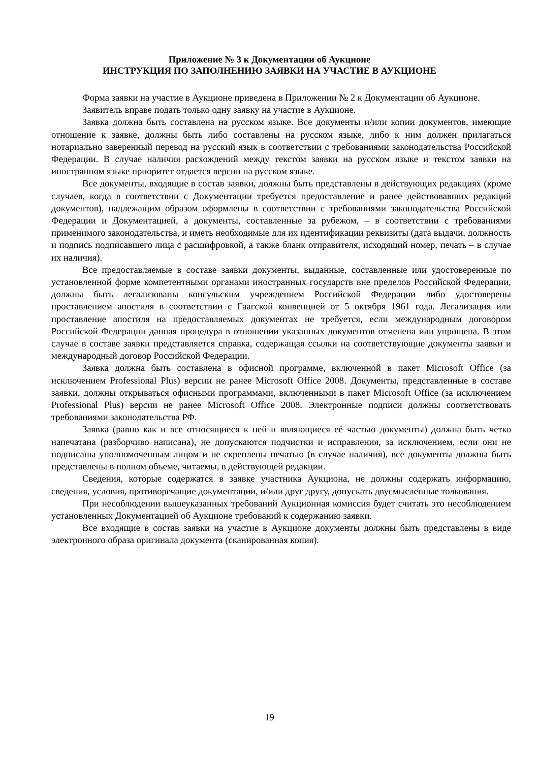Приложение № 3 к Документации об Аукционе
ИНСТРУКЦИЯ ПО ЗАПОЛНЕНИЮ ЗАЯВКИ НА УЧАСТИЕ В АУКЦИОНЕ
Форма заявки на участие в Аукционе приведена в Приложении № 2 к Документации об Аукционе.
Заявитель вправе подать только одну заявку на участие в Аукционе.
Заявка должна быть составлена на русском языке. Все документы и/или копии документов, имеющие отношение к заявке, должны быть либо составлены на русском языке, либо к ним должен прилагаться нотариально заверенный перевод на русский язык в соответствии с требованиями законодательства Российской Федерации. В случае наличия расхождений между текстом заявки на русском языке и текстом заявки на иностранном языке приоритет отдается версии на русском языке.
Все документы, входящие в состав заявки, должны быть представлены в действующих редакциях (кроме случаев, когда в соответствии с Документации требуется предоставление и ранее действовавших редакций документов), надлежащим образом оформлены в соответствии с требованиями законодательства Российской Федерации и Документацией, а документы, составленные за рубежом, – в соответствии с требованиями применимого законодательства, и иметь необходимые для их идентификации реквизиты (дата выдачи, должность и подпись подписавшего лица с расшифровкой, а также бланк отправителя, исходящий номер, печать – в случае их наличия).
Все предоставляемые в составе заявки документы, выданные, составленные или удостоверенные по установленной форме компетентными органами иностранных государств вне пределов Российской Федерации, должны быть легализованы консульским учреждением Российской Федерации либо удостоверены проставлением апостиля в соответствии с Гаагской конвенцией от 5 октября 1961 года. Легализация или проставление апостиля на предоставляемых документах не требуется, если международным договором Российской Федерации данная процедура в отношении указанных документов отменена или упрощена. В этом случае в составе заявки представляется справка, содержащая ссылки на соответствующие документы заявки и международный договор Российской Федерации.
Заявка должна быть составлена в офисной программе, включенной в пакет Microsoft Office (за исключением Professional Plus) версии не ранее Microsoft Office 2008. Документы, представленные в составе заявки, должны открываться офисными программами, включенными в пакет Microsoft Office (за исключением Professional Plus) версии не ранее Microsoft Office 2008. Электронные подписи должны соответствовать требованиями законодательства РФ.
Заявка (равно как и все относящиеся к ней и являющиеся её частью документы) должна быть четко напечатана (разборчиво написана), не допускаются подчистки и исправления, за исключением, если они не подписаны уполномоченным лицом и не скреплены печатью (в случае наличия), все документы должны быть представлены в полном объеме, читаемы, в действующей редакции.
Сведения, которые содержатся в заявке участника Аукциона, не должны содержать информацию, сведения, условия, противоречащие документации, и/или друг другу, допускать двусмысленные толкования.
При несоблюдении вышеуказанных требований Аукционная комиссия будет считать это несоблюдением установленных Документацией об Аукционе требований к содержанию заявки.
Все входящие в состав заявки на участие в Аукционе документы должны быть представлены в виде электронного образа оригинала документа (сканированная копия).
19